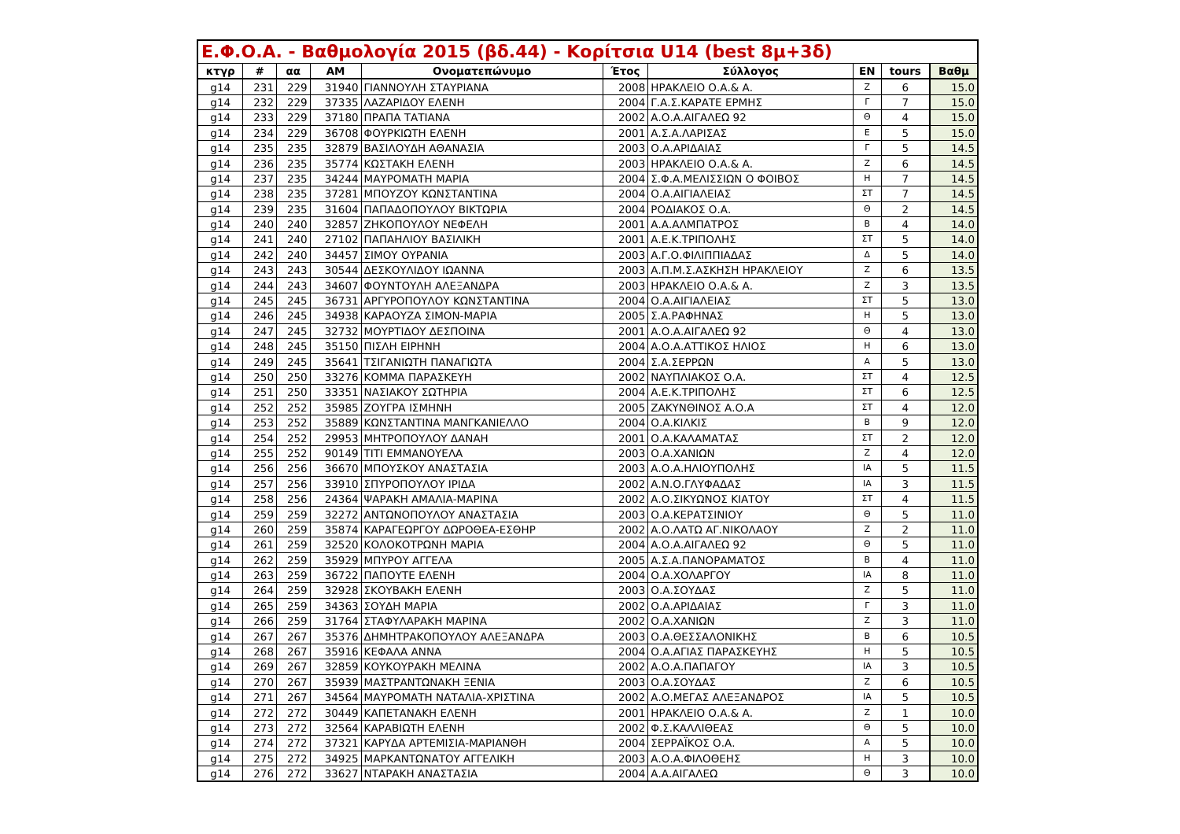| Ε.Φ.Ο.Α. - Βαθμολογία 2015 (βδ.44) - Κορίτσια U14 (best 8μ+3δ) | | | | | | | | | |
| --- | --- | --- | --- | --- | --- | --- | --- | --- | --- |
| κτγρ | # | αα | ΑΜ | Ονοματεπώνυμο | Έτος | Σύλλογος | ΕΝ | tours | Βαθμ |
| g14 | 231 | 229 | 31940 | ΓΙΑΝΝΟΥΛΗ ΣΤΑΥΡΙΑΝΑ | 2008 | ΗΡΑΚΛΕΙΟ Ο.Α.& Α. | Ζ | 6 | 15.0 |
| g14 | 232 | 229 | 37335 | ΛΑΖΑΡΙΔΟΥ ΕΛΕΝΗ | 2004 | Γ.Α.Σ.ΚΑΡΑΤΕ ΕΡΜΗΣ | Γ | 7 | 15.0 |
| g14 | 233 | 229 | 37180 | ΠΡΑΠΑ ΤΑΤΙΑΝΑ | 2002 | Α.Ο.Α.ΑΙΓΑΛΕΩ 92 | Θ | 4 | 15.0 |
| g14 | 234 | 229 | 36708 | ΦΟΥΡΚΙΩΤΗ ΕΛΕΝΗ | 2001 | Α.Σ.Α.ΛΑΡΙΣΑΣ | Ε | 5 | 15.0 |
| g14 | 235 | 235 | 32879 | ΒΑΣΙΛΟΥΔΗ ΑΘΑΝΑΣΙΑ | 2003 | Ο.Α.ΑΡΙΔΑΙΑΣ | Γ | 5 | 14.5 |
| g14 | 236 | 235 | 35774 | ΚΩΣΤΑΚΗ ΕΛΕΝΗ | 2003 | ΗΡΑΚΛΕΙΟ Ο.Α.& Α. | Ζ | 6 | 14.5 |
| g14 | 237 | 235 | 34244 | ΜΑΥΡΟΜΑΤΗ ΜΑΡΙΑ | 2004 | Σ.Φ.Α.ΜΕΛΙΣΣΙΩΝ Ο ΦΟΙΒΟΣ | Η | 7 | 14.5 |
| g14 | 238 | 235 | 37281 | ΜΠΟΥΖΟΥ ΚΩΝΣΤΑΝΤΙΝΑ | 2004 | Ο.Α.ΑΙΓΙΑΛΕΙΑΣ | ΣΤ | 7 | 14.5 |
| g14 | 239 | 235 | 31604 | ΠΑΠΑΔΟΠΟΥΛΟΥ ΒΙΚΤΩΡΙΑ | 2004 | ΡΟΔΙΑΚΟΣ Ο.Α. | Θ | 2 | 14.5 |
| g14 | 240 | 240 | 32857 | ΖΗΚΟΠΟΥΛΟΥ ΝΕΦΕΛΗ | 2001 | Α.Α.ΑΛΜΠΑΤΡΟΣ | Β | 4 | 14.0 |
| g14 | 241 | 240 | 27102 | ΠΑΠΑΗΛΙΟΥ ΒΑΣΙΛΙΚΗ | 2001 | Α.Ε.Κ.ΤΡΙΠΟΛΗΣ | ΣΤ | 5 | 14.0 |
| g14 | 242 | 240 | 34457 | ΣΙΜΟΥ ΟΥΡΑΝΙΑ | 2003 | Α.Γ.Ο.ΦΙΛΙΠΠΙΑΔΑΣ | Δ | 5 | 14.0 |
| g14 | 243 | 243 | 30544 | ΔΕΣΚΟΥΛΙΔΟΥ ΙΩΑΝΝΑ | 2003 | Α.Π.Μ.Σ.ΑΣΚΗΣΗ ΗΡΑΚΛΕΙΟΥ | Ζ | 6 | 13.5 |
| g14 | 244 | 243 | 34607 | ΦΟΥΝΤΟΥΛΗ ΑΛΕΞΑΝΔΡΑ | 2003 | ΗΡΑΚΛΕΙΟ Ο.Α.& Α. | Ζ | 3 | 13.5 |
| g14 | 245 | 245 | 36731 | ΑΡΓΥΡΟΠΟΥΛΟΥ ΚΩΝΣΤΑΝΤΙΝΑ | 2004 | Ο.Α.ΑΙΓΙΑΛΕΙΑΣ | ΣΤ | 5 | 13.0 |
| g14 | 246 | 245 | 34938 | ΚΑΡΑΟΥΖΑ ΣΙΜΟΝ-ΜΑΡΙΑ | 2005 | Σ.Α.ΡΑΦΗΝΑΣ | Η | 5 | 13.0 |
| g14 | 247 | 245 | 32732 | ΜΟΥΡΤΙΔΟΥ ΔΕΣΠΟΙΝΑ | 2001 | Α.Ο.Α.ΑΙΓΑΛΕΩ 92 | Θ | 4 | 13.0 |
| g14 | 248 | 245 | 35150 | ΠΙΣΛΗ ΕΙΡΗΝΗ | 2004 | Α.Ο.Α.ΑΤΤΙΚΟΣ ΗΛΙΟΣ | Η | 6 | 13.0 |
| g14 | 249 | 245 | 35641 | ΤΣΙΓΑΝΙΩΤΗ ΠΑΝΑΓΙΩΤΑ | 2004 | Σ.Α.ΣΕΡΡΩΝ | Α | 5 | 13.0 |
| g14 | 250 | 250 | 33276 | ΚΟΜΜΑ ΠΑΡΑΣΚΕΥΗ | 2002 | ΝΑΥΠΛΙΑΚΟΣ Ο.Α. | ΣΤ | 4 | 12.5 |
| g14 | 251 | 250 | 33351 | ΝΑΣΙΑΚΟΥ ΣΩΤΗΡΙΑ | 2004 | Α.Ε.Κ.ΤΡΙΠΟΛΗΣ | ΣΤ | 6 | 12.5 |
| g14 | 252 | 252 | 35985 | ΖΟΥΓΡΑ ΙΣΜΗΝΗ | 2005 | ΖΑΚΥΝΘΙΝΟΣ Α.Ο.Α | ΣΤ | 4 | 12.0 |
| g14 | 253 | 252 | 35889 | ΚΩΝΣΤΑΝΤΙΝΑ ΜΑΝΓΚΑΝΙΕΛΛΟ | 2004 | Ο.Α.ΚΙΛΚΙΣ | Β | 9 | 12.0 |
| g14 | 254 | 252 | 29953 | ΜΗΤΡΟΠΟΥΛΟΥ ΔΑΝΑΗ | 2001 | Ο.Α.ΚΑΛΑΜΑΤΑΣ | ΣΤ | 2 | 12.0 |
| g14 | 255 | 252 | 90149 | ΤΙΤΙ ΕΜΜΑΝΟΥΕΛΑ | 2003 | Ο.Α.ΧΑΝΙΩΝ | Ζ | 4 | 12.0 |
| g14 | 256 | 256 | 36670 | ΜΠΟΥΣΚΟΥ ΑΝΑΣΤΑΣΙΑ | 2003 | Α.Ο.Α.ΗΛΙΟΥΠΟΛΗΣ | ΙΑ | 5 | 11.5 |
| g14 | 257 | 256 | 33910 | ΣΠΥΡΟΠΟΥΛΟΥ ΙΡΙΔΑ | 2002 | Α.Ν.Ο.ΓΛΥΦΑΔΑΣ | ΙΑ | 3 | 11.5 |
| g14 | 258 | 256 | 24364 | ΨΑΡΑΚΗ ΑΜΑΛΙΑ-ΜΑΡΙΝΑ | 2002 | Α.Ο.ΣΙΚΥΩΝΟΣ ΚΙΑΤΟΥ | ΣΤ | 4 | 11.5 |
| g14 | 259 | 259 | 32272 | ΑΝΤΩΝΟΠΟΥΛΟΥ ΑΝΑΣΤΑΣΙΑ | 2003 | Ο.Α.ΚΕΡΑΤΣΙΝΙΟΥ | Θ | 5 | 11.0 |
| g14 | 260 | 259 | 35874 | ΚΑΡΑΓΕΩΡΓΟΥ ΔΩΡΟΘΕΑ-ΕΣΘΗΡ | 2002 | Α.Ο.ΛΑΤΩ ΑΓ.ΝΙΚΟΛΑΟΥ | Ζ | 2 | 11.0 |
| g14 | 261 | 259 | 32520 | ΚΟΛΟΚΟΤΡΩΝΗ ΜΑΡΙΑ | 2004 | Α.Ο.Α.ΑΙΓΑΛΕΩ 92 | Θ | 5 | 11.0 |
| g14 | 262 | 259 | 35929 | ΜΠΥΡΟΥ ΑΓΓΕΛΑ | 2005 | Α.Σ.Α.ΠΑΝΟΡΑΜΑΤΟΣ | Β | 4 | 11.0 |
| g14 | 263 | 259 | 36722 | ΠΑΠΟΥΤΕ ΕΛΕΝΗ | 2004 | Ο.Α.ΧΟΛΑΡΓΟΥ | ΙΑ | 8 | 11.0 |
| g14 | 264 | 259 | 32928 | ΣΚΟΥΒΑΚΗ ΕΛΕΝΗ | 2003 | Ο.Α.ΣΟΥΔΑΣ | Ζ | 5 | 11.0 |
| g14 | 265 | 259 | 34363 | ΣΟΥΔΗ ΜΑΡΙΑ | 2002 | Ο.Α.ΑΡΙΔΑΙΑΣ | Γ | 3 | 11.0 |
| g14 | 266 | 259 | 31764 | ΣΤΑΦΥΛΑΡΑΚΗ ΜΑΡΙΝΑ | 2002 | Ο.Α.ΧΑΝΙΩΝ | Ζ | 3 | 11.0 |
| g14 | 267 | 267 | 35376 | ΔΗΜΗΤΡΑΚΟΠΟΥΛΟΥ ΑΛΕΞΑΝΔΡΑ | 2003 | Ο.Α.ΘΕΣΣΑΛΟΝΙΚΗΣ | Β | 6 | 10.5 |
| g14 | 268 | 267 | 35916 | ΚΕΦΑΛΑ ΑΝΝΑ | 2004 | Ο.Α.ΑΓΙΑΣ ΠΑΡΑΣΚΕΥΗΣ | Η | 5 | 10.5 |
| g14 | 269 | 267 | 32859 | ΚΟΥΚΟΥΡΑΚΗ ΜΕΛΙΝΑ | 2002 | Α.Ο.Α.ΠΑΠΑΓΟΥ | ΙΑ | 3 | 10.5 |
| g14 | 270 | 267 | 35939 | ΜΑΣΤΡΑΝΤΩΝΑΚΗ ΞΕΝΙΑ | 2003 | Ο.Α.ΣΟΥΔΑΣ | Ζ | 6 | 10.5 |
| g14 | 271 | 267 | 34564 | ΜΑΥΡΟΜΑΤΗ ΝΑΤΑΛΙΑ-ΧΡΙΣΤΙΝΑ | 2002 | Α.Ο.ΜΕΓΑΣ ΑΛΕΞΑΝΔΡΟΣ | ΙΑ | 5 | 10.5 |
| g14 | 272 | 272 | 30449 | ΚΑΠΕΤΑΝΑΚΗ ΕΛΕΝΗ | 2001 | ΗΡΑΚΛΕΙΟ Ο.Α.& Α. | Ζ | 1 | 10.0 |
| g14 | 273 | 272 | 32564 | ΚΑΡΑΒΙΩΤΗ ΕΛΕΝΗ | 2002 | Φ.Σ.ΚΑΛΛΙΘΕΑΣ | Θ | 5 | 10.0 |
| g14 | 274 | 272 | 37321 | ΚΑΡΥΔΑ ΑΡΤΕΜΙΣΙΑ-ΜΑΡΙΑΝΘΗ | 2004 | ΣΕΡΡΑΪΚΟΣ Ο.Α. | Α | 5 | 10.0 |
| g14 | 275 | 272 | 34925 | ΜΑΡΚΑΝΤΩΝΑΤΟΥ ΑΓΓΕΛΙΚΗ | 2003 | Α.Ο.Α.ΦΙΛΟΘΕΗΣ | Η | 3 | 10.0 |
| g14 | 276 | 272 | 33627 | ΝΤΑΡΑΚΗ ΑΝΑΣΤΑΣΙΑ | 2004 | Α.Α.ΑΙΓΑΛΕΩ | Θ | 3 | 10.0 |